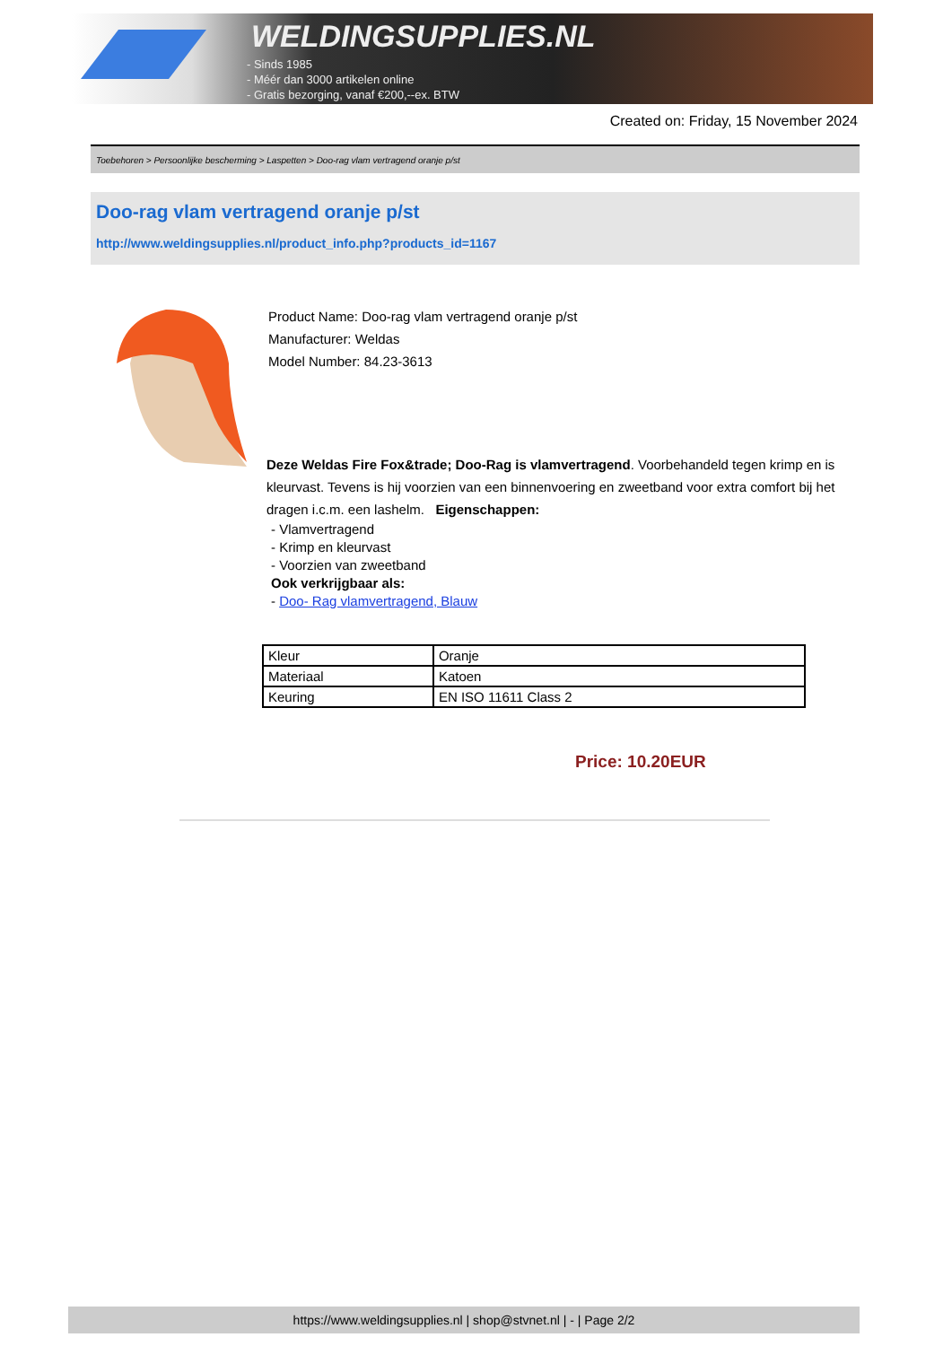WELDINGSUPPLIES.NL
- Sinds 1985
- Méér dan 3000 artikelen online
- Gratis bezorging, vanaf €200,--ex. BTW
Created on: Friday, 15 November 2024
Toebehoren > Persoonlijke bescherming > Laspetten > Doo-rag vlam vertragend oranje p/st
Doo-rag vlam vertragend oranje p/st
http://www.weldingsupplies.nl/product_info.php?products_id=1167
Product Name: Doo-rag vlam vertragend oranje p/st
Manufacturer: Weldas
Model Number: 84.23-3613
Deze Weldas Fire Fox&trade; Doo-Rag is vlamvertragend. Voorbehandeld tegen krimp en is kleurvast. Tevens is hij voorzien van een binnenvoering en zweetband voor extra comfort bij het dragen i.c.m. een lashelm. Eigenschappen:
- Vlamvertragend
- Krimp en kleurvast
- Voorzien van zweetband
Ook verkrijgbaar als:
- Doo- Rag vlamvertragend, Blauw
| Kleur | Oranje |
| Materiaal | Katoen |
| Keuring | EN ISO 11611 Class 2 |
Price: 10.20EUR
https://www.weldingsupplies.nl | shop@stvnet.nl | - | Page 2/2